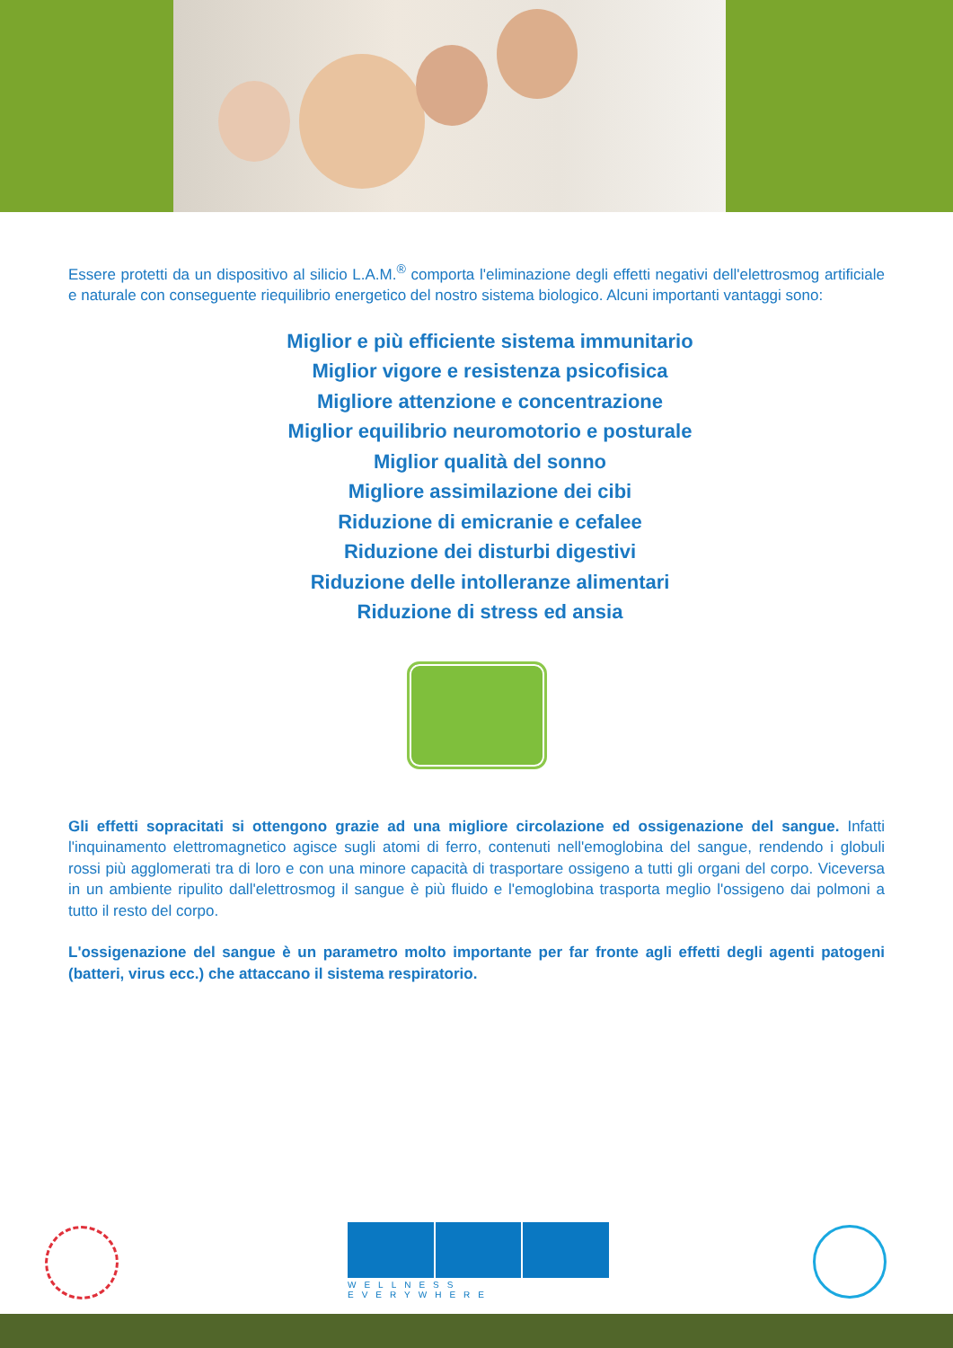Essere protetti da un dispositivo al silicio L.A.M.<sup>®</sup> comporta l'eliminazione degli effetti negativi dell'elettrosmog artificiale e naturale con conseguente riequilibrio energetico del nostro sistema biologico. Alcuni importanti vantaggi sono:
Miglior e più efficiente sistema immunitario
Miglior vigore e resistenza psicofisica
Migliore attenzione e concentrazione
Miglior equilibrio neuromotorio e posturale
Miglior qualità del sonno
Migliore assimilazione dei cibi
Riduzione di emicranie e cefalee
Riduzione dei disturbi digestivi
Riduzione delle intolleranze alimentari
Riduzione di stress ed ansia
Gli effetti sopracitati si ottengono grazie ad una migliore circolazione ed ossigenazione del sangue. Infatti l'inquinamento elettromagnetico agisce sugli atomi di ferro, contenuti nell'emoglobina del sangue, rendendo i globuli rossi più agglomerati tra di loro e con una minore capacità di trasportare ossigeno a tutti gli organi del corpo. Viceversa in un ambiente ripulito dall'elettrosmog il sangue è più fluido e l'emoglobina trasporta meglio l'ossigeno dai polmoni a tutto il resto del corpo.
L'ossigenazione del sangue è un parametro molto importante per far fronte agli effetti degli agenti patogeni (batteri, virus ecc.) che attaccano il sistema respiratorio.
WELLNESS EVERYWHERE